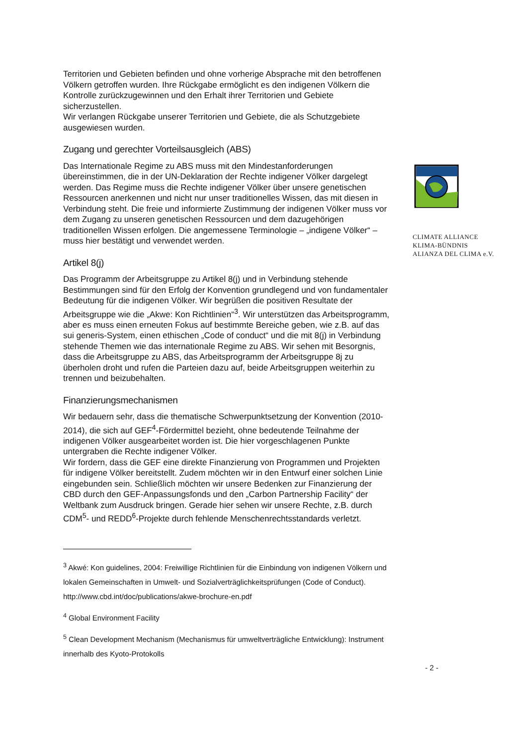CLIMATE ALLIANCE
KLIMA-BÜNDNIS
ALIANZA DEL CLIMA e.V.
Territorien und Gebieten befinden und ohne vorherige Absprache mit den betroffenen Völkern getroffen wurden. Ihre Rückgabe ermöglicht es den indigenen Völkern die Kontrolle zurückzugewinnen und den Erhalt ihrer Territorien und Gebiete sicherzustellen.
Wir verlangen Rückgabe unserer Territorien und Gebiete, die als Schutzgebiete ausgewiesen wurden.
Zugang und gerechter Vorteilsausgleich (ABS)
Das Internationale Regime zu ABS muss mit den Mindestanforderungen übereinstimmen, die in der UN-Deklaration der Rechte indigener Völker dargelegt werden. Das Regime muss die Rechte indigener Völker über unsere genetischen Ressourcen anerkennen und nicht nur unser traditionelles Wissen, das mit diesen in Verbindung steht. Die freie und informierte Zustimmung der indigenen Völker muss vor dem Zugang zu unseren genetischen Ressourcen und dem dazugehörigen traditionellen Wissen erfolgen. Die angemessene Terminologie – „indigene Völker“ – muss hier bestätigt und verwendet werden.
Artikel 8(j)
Das Programm der Arbeitsgruppe zu Artikel 8(j) und in Verbindung stehende Bestimmungen sind für den Erfolg der Konvention grundlegend und von fundamentaler Bedeutung für die indigenen Völker. Wir begrüßen die positiven Resultate der Arbeitsgruppe wie die „Akwe: Kon Richtlinien“<sup>3</sup>. Wir unterstützen das Arbeitsprogramm, aber es muss einen erneuten Fokus auf bestimmte Bereiche geben, wie z.B. auf das sui generis-System, einen ethischen „Code of conduct“ und die mit 8(j) in Verbindung stehende Themen wie das internationale Regime zu ABS. Wir sehen mit Besorgnis, dass die Arbeitsgruppe zu ABS, das Arbeitsprogramm der Arbeitsgruppe 8j zu überholen droht und rufen die Parteien dazu auf, beide Arbeitsgruppen weiterhin zu trennen und beizubehalten.
Finanzierungsmechanismen
Wir bedauern sehr, dass die thematische Schwerpunktsetzung der Konvention (2010-2014), die sich auf GEF<sup>4</sup>-Fördermittel bezieht, ohne bedeutende Teilnahme der indigenen Völker ausgearbeitet worden ist. Die hier vorgeschlagenen Punkte untergraben die Rechte indigener Völker.
Wir fordern, dass die GEF eine direkte Finanzierung von Programmen und Projekten für indigene Völker bereitstellt. Zudem möchten wir in den Entwurf einer solchen Linie eingebunden sein. Schließlich möchten wir unsere Bedenken zur Finanzierung der CBD durch den GEF-Anpassungsfonds und den „Carbon Partnership Facility“ der Weltbank zum Ausdruck bringen. Gerade hier sehen wir unsere Rechte, z.B. durch CDM<sup>5</sup>- und REDD<sup>6</sup>-Projekte durch fehlende Menschenrechtsstandards verletzt.
<sup>3</sup> Akwé: Kon guidelines, 2004: Freiwillige Richtlinien für die Einbindung von indigenen Völkern und lokalen Gemeinschaften in Umwelt- und Sozialverträglichkeitsprüfungen (Code of Conduct). http://www.cbd.int/doc/publications/akwe-brochure-en.pdf
<sup>4</sup> Global Environment Facility
<sup>5</sup> Clean Development Mechanism (Mechanismus für umweltverträgliche Entwicklung): Instrument innerhalb des Kyoto-Protokolls
- 2 -